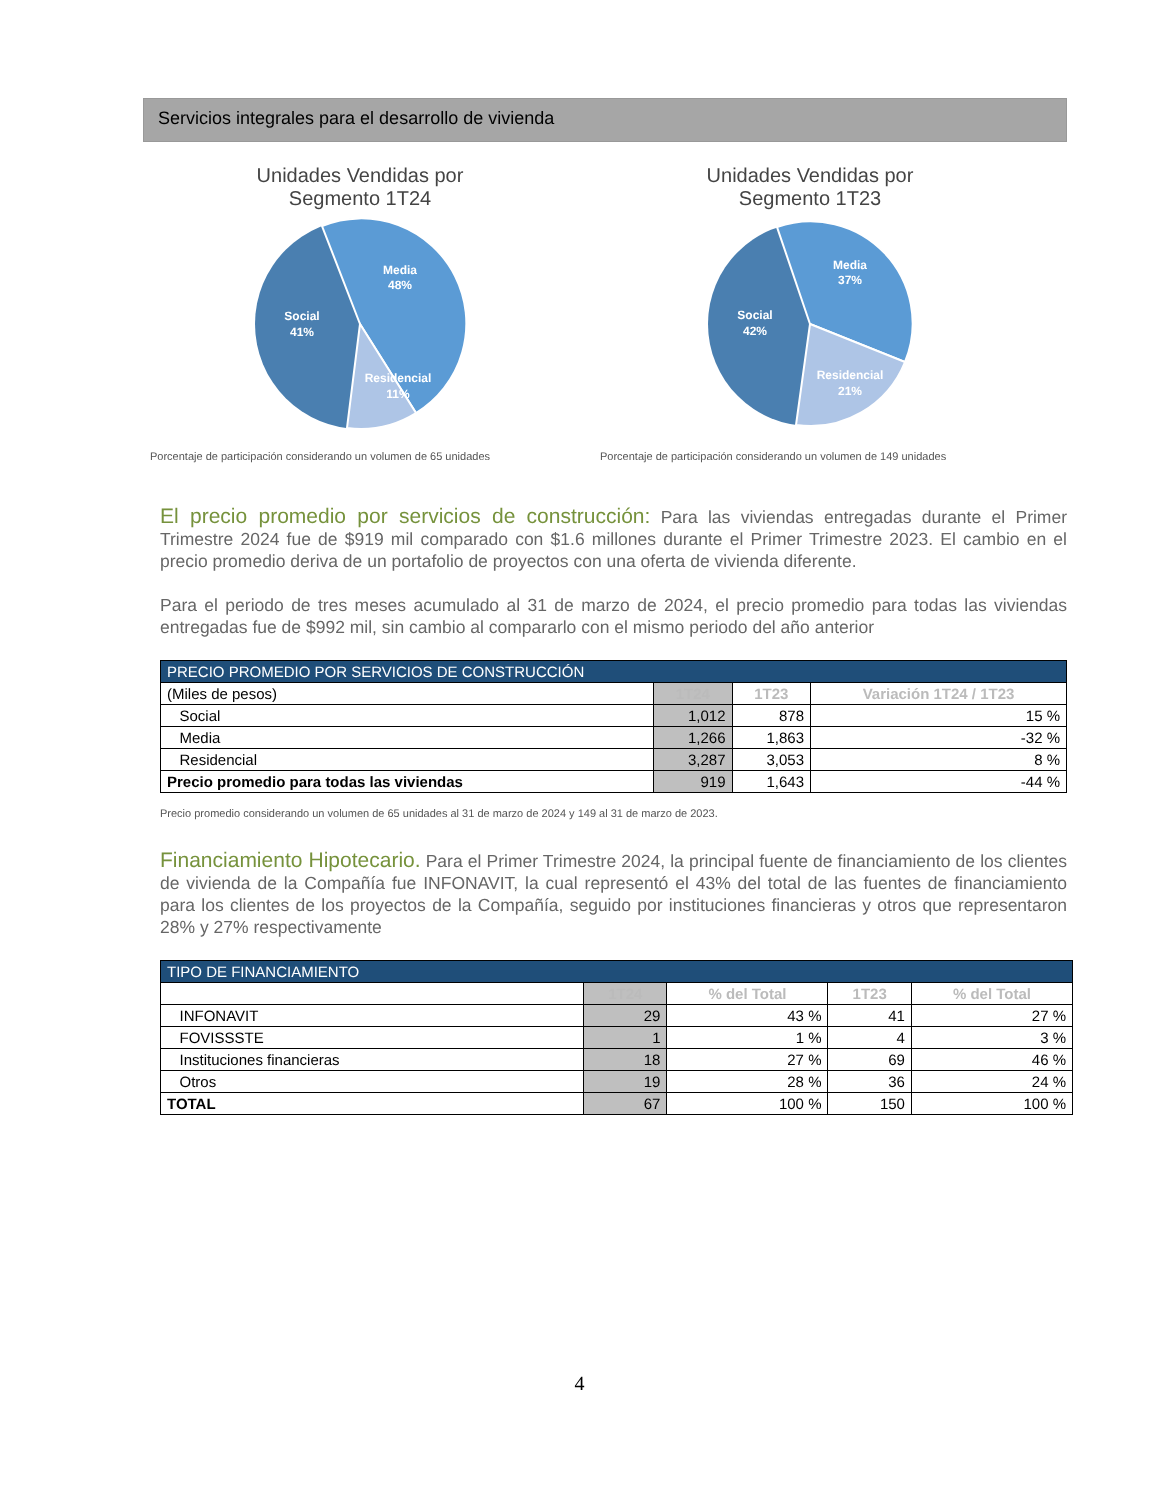Servicios integrales para el desarrollo de vivienda
Unidades Vendidas por
Segmento 1T24
Media
48%
Social
41%
Residencial
11%
Porcentaje de participación considerando un volumen de 65 unidades
Unidades Vendidas por
Segmento 1T23
Media
37%
Social
42%
Residencial
21%
Porcentaje de participación considerando un volumen de 149 unidades
El precio promedio por servicios de construcción: Para las viviendas entregadas durante el Primer Trimestre 2024 fue de $919 mil comparado con $1.6 millones durante el Primer Trimestre 2023. El cambio en el precio promedio deriva de un portafolio de proyectos con una oferta de vivienda diferente.
Para el periodo de tres meses acumulado al 31 de marzo de 2024, el precio promedio para todas las viviendas entregadas fue de $992 mil, sin cambio al compararlo con el mismo periodo del año anterior
| PRECIO PROMEDIO POR SERVICIOS DE CONSTRUCCIÓN | | | |
| --- | --- | --- | --- |
| (Miles de pesos) | 1T24 | 1T23 | Variación 1T24 / 1T23 |
| Social | 1,012 | 878 | 15 % |
| Media | 1,266 | 1,863 | -32 % |
| Residencial | 3,287 | 3,053 | 8 % |
| Precio promedio para todas las viviendas | 919 | 1,643 | -44 % |
Precio promedio considerando un volumen de 65 unidades al 31 de marzo de 2024 y 149 al 31 de marzo de 2023.
Financiamiento Hipotecario. Para el Primer Trimestre 2024, la principal fuente de financiamiento de los clientes de vivienda de la Compañía fue INFONAVIT, la cual representó el 43% del total de las fuentes de financiamiento para los clientes de los proyectos de la Compañía, seguido por instituciones financieras y otros que representaron 28% y 27% respectivamente
| TIPO DE FINANCIAMIENTO | | | | |
| --- | --- | --- | --- | --- |
| | 1T24 | % del Total | 1T23 | % del Total |
| INFONAVIT | 29 | 43 % | 41 | 27 % |
| FOVISSSTE | 1 | 1 % | 4 | 3 % |
| Instituciones financieras | 18 | 27 % | 69 | 46 % |
| Otros | 19 | 28 % | 36 | 24 % |
| TOTAL | 67 | 100 % | 150 | 100 % |
4